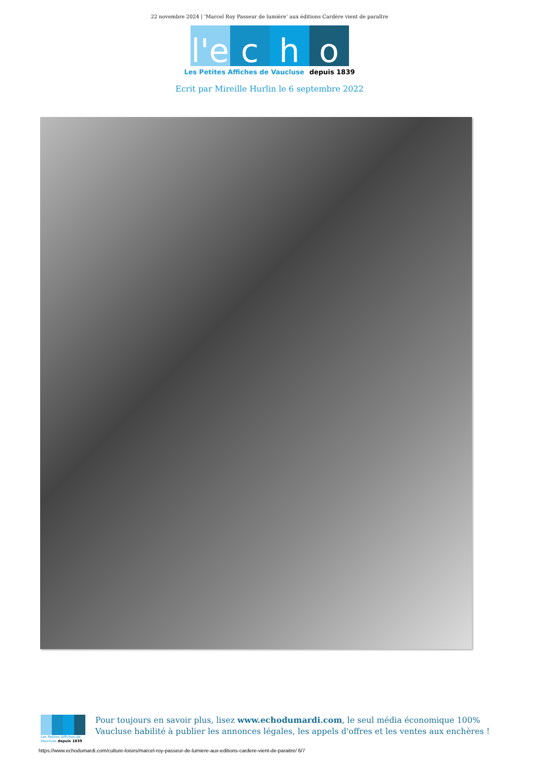22 novembre 2024 | ‘Marcel Roy Passeur de lumière’ aux éditions Cardère vient de paraître
l'e c h o
Les Petites Affiches de Vaucluse depuis 1839
Ecrit par Mireille Hurlin le 6 septembre 2022
Les Petites Affiches de Vaucluse depuis 1839
Pour toujours en savoir plus, lisez www.echodumardi.com, le seul média économique 100% Vaucluse habilité à publier les annonces légales, les appels d'offres et les ventes aux enchères !
https://www.echodumardi.com/culture-loisirs/marcel-roy-passeur-de-lumiere-aux-editions-cardere-vient-de-paraitre/ 6/7